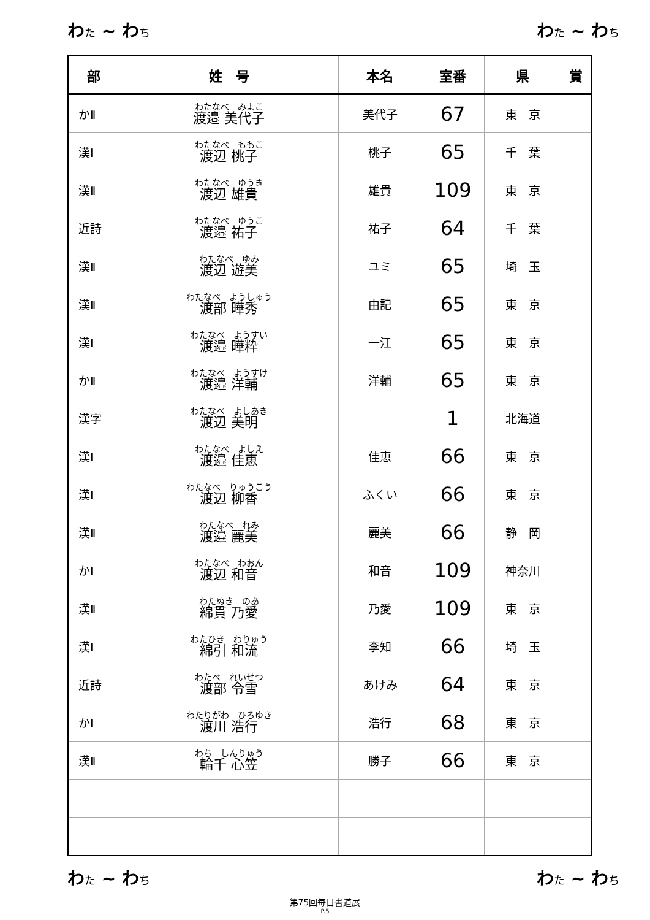わた ~ わち わた ~ わち
| 部 | 姓 号 | 本名 | 室番 | 県 | 賞 |
| --- | --- | --- | --- | --- | --- |
| かⅡ | わたなべ みよこ 渡邉 美代子 | 美代子 | 67 | 東 京 | |
| 漢Ⅰ | わたなべ ももこ 渡辺 桃子 | 桃子 | 65 | 千 葉 | |
| 漢Ⅱ | わたなべ ゆうき 渡辺 雄貴 | 雄貴 | 109 | 東 京 | |
| 近詩 | わたなべ ゆうこ 渡邉 祐子 | 祐子 | 64 | 千 葉 | |
| 漢Ⅱ | わたなべ ゆみ 渡辺 遊美 | ユミ | 65 | 埼 玉 | |
| 漢Ⅱ | わたなべ ようしゅう 渡部 曄秀 | 由記 | 65 | 東 京 | |
| 漢Ⅰ | わたなべ ようすい 渡邉 曄粋 | 一江 | 65 | 東 京 | |
| かⅡ | わたなべ ようすけ 渡邉 洋輔 | 洋輔 | 65 | 東 京 | |
| 漢字 | わたなべ よしあき 渡辺 美明 | | 1 | 北海道 | |
| 漢Ⅰ | わたなべ よしえ 渡邉 佳恵 | 佳恵 | 66 | 東 京 | |
| 漢Ⅰ | わたなべ りゅうこう 渡辺 柳香 | ふくい | 66 | 東 京 | |
| 漢Ⅱ | わたなべ れみ 渡邉 麗美 | 麗美 | 66 | 静 岡 | |
| かⅠ | わたなべ わおん 渡辺 和音 | 和音 | 109 | 神奈川 | |
| 漢Ⅱ | わたぬき のあ 綿貫 乃愛 | 乃愛 | 109 | 東 京 | |
| 漢Ⅰ | わたひき わりゅう 綿引 和流 | 李知 | 66 | 埼 玉 | |
| 近詩 | わたべ れいせつ 渡部 令雪 | あけみ | 64 | 東 京 | |
| かⅠ | わたりがわ ひろゆき 渡川 浩行 | 浩行 | 68 | 東 京 | |
| 漢Ⅱ | わち しんりゅう 輪千 心笠 | 勝子 | 66 | 東 京 | |
わた ~ わち わた ~ わち
第75回毎日書道展
P.5